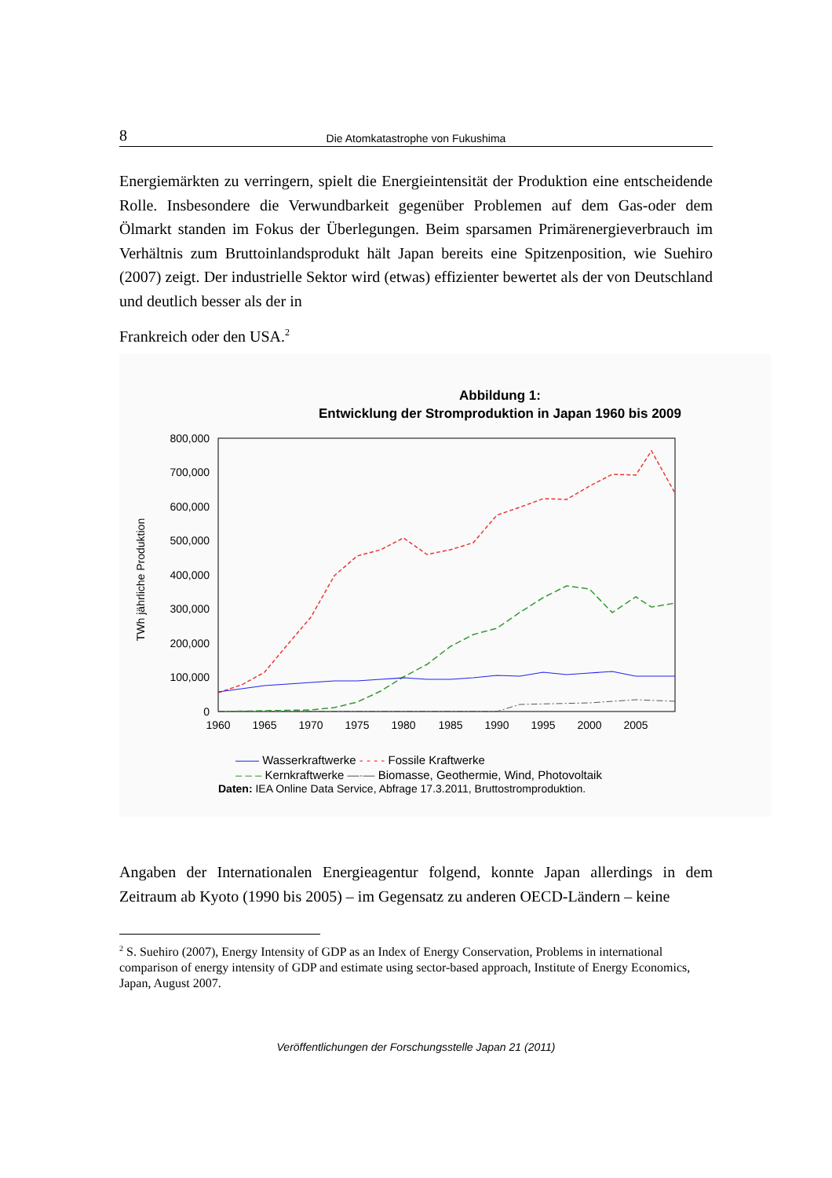8 Die Atomkatastrophe von Fukushima
Energiemärkten zu verringern, spielt die Energieintensität der Produktion eine entscheidende Rolle. Insbesondere die Verwundbarkeit gegenüber Problemen auf dem Gas-oder dem Ölmarkt standen im Fokus der Überlegungen. Beim sparsamen Primärenergieverbrauch im Verhältnis zum Bruttoinlandsprodukt hält Japan bereits eine Spitzenposition, wie Suehiro (2007) zeigt. Der industrielle Sektor wird (etwas) effizienter bewertet als der von Deutschland und deutlich besser als der in
Frankreich oder den USA.<sup>2</sup>
Abbildung 1:
Entwicklung der Stromproduktion in Japan 1960 bis 2009
TWh jährliche Produktion
800,000
700,000
600,000
500,000
400,000
300,000
200,000
100,000
0
1960
1965
1970
1975
1980
1985
1990
1995
2000
2005
—— Wasserkraftwerke - - - - Fossile Kraftwerke
– – – Kernkraftwerke —·— Biomasse, Geothermie, Wind, Photovoltaik
Daten: IEA Online Data Service, Abfrage 17.3.2011, Bruttostromproduktion.
Angaben der Internationalen Energieagentur folgend, konnte Japan allerdings in dem Zeitraum ab Kyoto (1990 bis 2005) – im Gegensatz zu anderen OECD-Ländern – keine
<sup>2</sup> S. Suehiro (2007), Energy Intensity of GDP as an Index of Energy Conservation, Problems in international comparison of energy intensity of GDP and estimate using sector-based approach, Institute of Energy Economics, Japan, August 2007.
Veröffentlichungen der Forschungsstelle Japan 21 (2011)